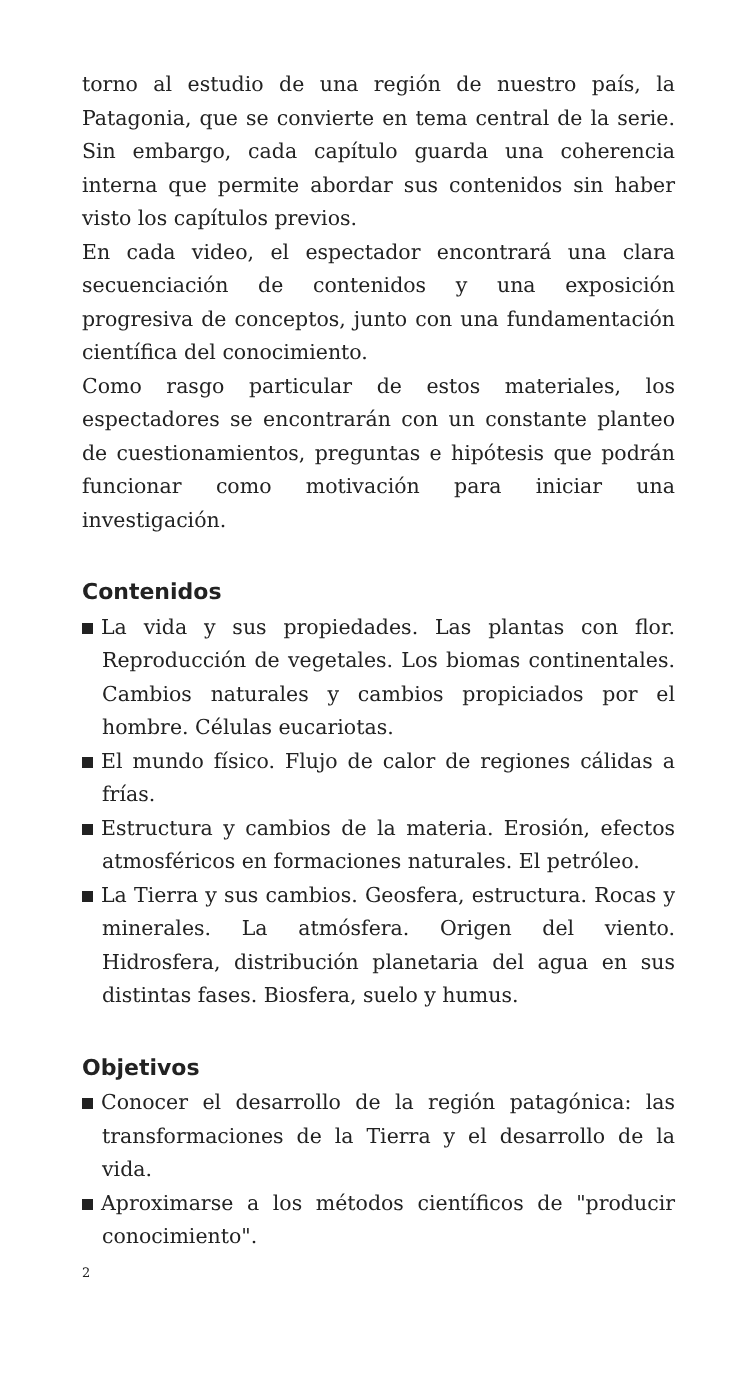torno al estudio de una región de nuestro país, la Patagonia, que se convierte en tema central de la serie. Sin embargo, cada capítulo guarda una coherencia interna que permite abordar sus contenidos sin haber visto los capítulos previos.
En cada video, el espectador encontrará una clara secuenciación de contenidos y una exposición progresiva de conceptos, junto con una fundamentación científica del conocimiento.
Como rasgo particular de estos materiales, los espectadores se encontrarán con un constante planteo de cuestionamientos, preguntas e hipótesis que podrán funcionar como motivación para iniciar una investigación.
Contenidos
La vida y sus propiedades. Las plantas con flor. Reproducción de vegetales. Los biomas continentales. Cambios naturales y cambios propiciados por el hombre. Células eucariotas.
El mundo físico. Flujo de calor de regiones cálidas a frías.
Estructura y cambios de la materia. Erosión, efectos atmosféricos en formaciones naturales. El petróleo.
La Tierra y sus cambios. Geosfera, estructura. Rocas y minerales. La atmósfera. Origen del viento. Hidrosfera, distribución planetaria del agua en sus distintas fases. Biosfera, suelo y humus.
Objetivos
Conocer el desarrollo de la región patagónica: las transformaciones de la Tierra y el desarrollo de la vida.
Aproximarse a los métodos científicos de "producir conocimiento".
2